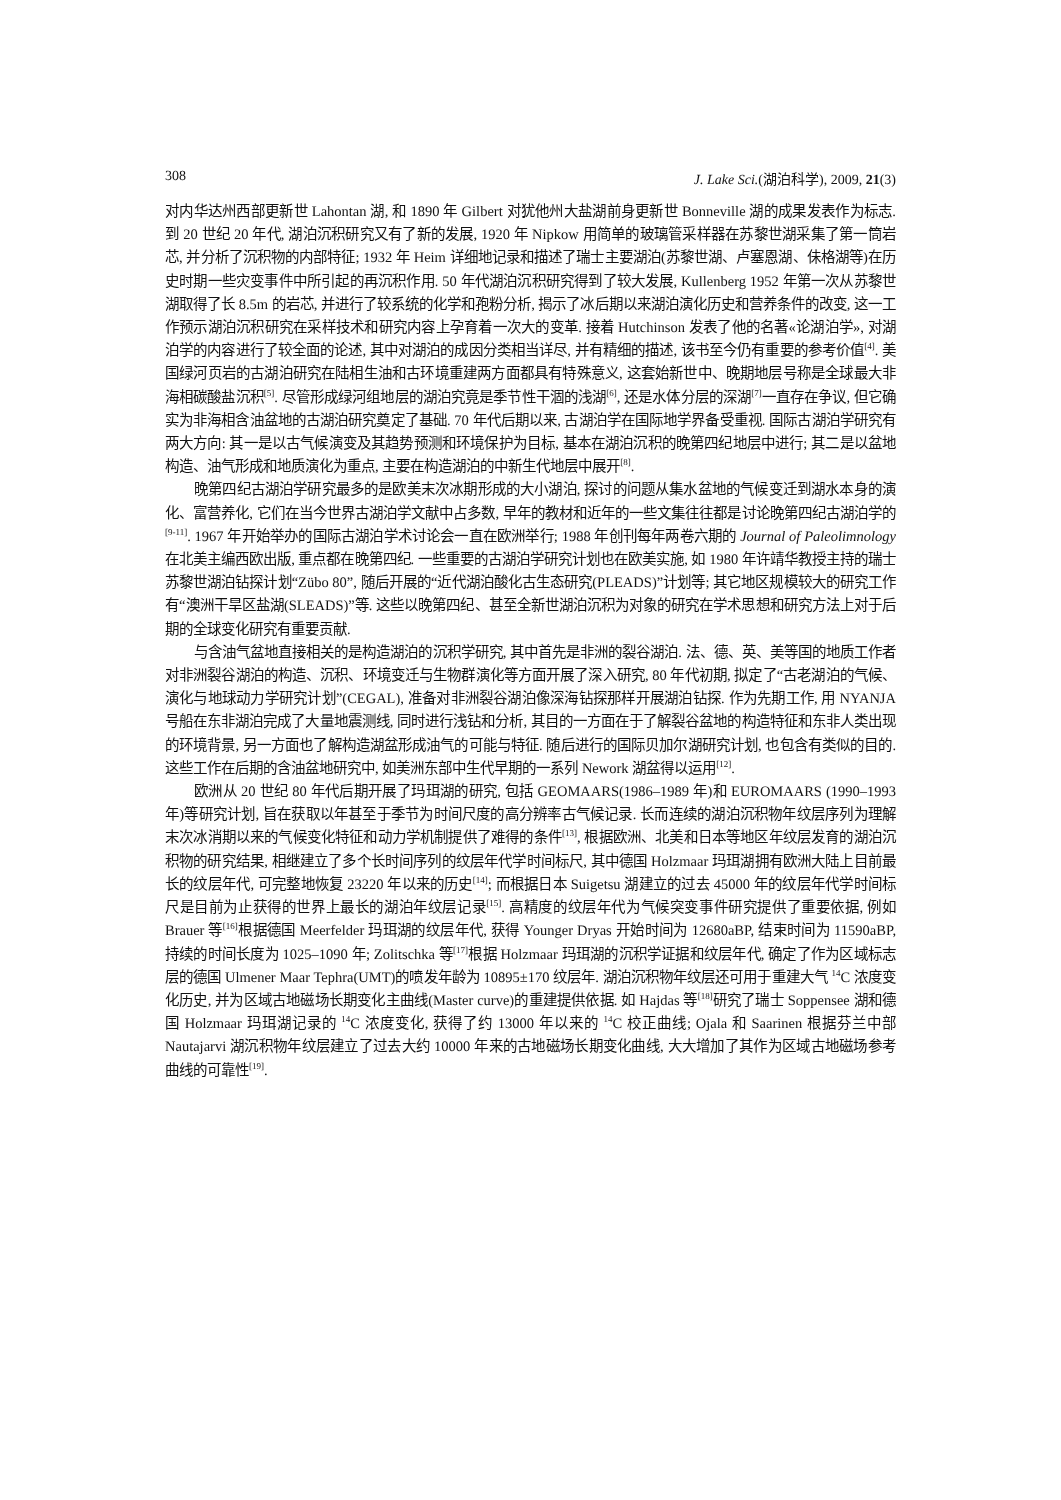308 J. Lake Sci.(湖泊科学), 2009, 21(3)
对内华达州西部更新世 Lahontan 湖, 和 1890 年 Gilbert 对犹他州大盐湖前身更新世 Bonneville 湖的成果发表作为标志. 到 20 世纪 20 年代, 湖泊沉积研究又有了新的发展, 1920 年 Nipkow 用简单的玻璃管采样器在苏黎世湖采集了第一筒岩芯, 并分析了沉积物的内部特征; 1932 年 Heim 详细地记录和描述了瑞士主要湖泊(苏黎世湖、卢塞恩湖、佅格湖等)在历史时期一些灾变事件中所引起的再沉积作用. 50 年代湖泊沉积研究得到了较大发展, Kullenberg 1952 年第一次从苏黎世湖取得了长 8.5m 的岩芯, 并进行了较系统的化学和孢粉分析, 揭示了冰后期以来湖泊演化历史和营养条件的改变, 这一工作预示湖泊沉积研究在采样技术和研究内容上孕育着一次大的变革. 接着 Hutchinson 发表了他的名著«论湖泊学», 对湖泊学的内容进行了较全面的论述, 其中对湖泊的成因分类相当详尽, 并有精细的描述, 该书至今仍有重要的参考价值<sup>[4]</sup>. 美国绿河页岩的古湖泊研究在陆相生油和古环境重建两方面都具有特殊意义, 这套始新世中、晚期地层号称是全球最大非海相碳酸盐沉积<sup>[5]</sup>. 尽管形成绿河组地层的湖泊究竟是季节性干涸的浅湖<sup>[6]</sup>, 还是水体分层的深湖<sup>[7]</sup>一直存在争议, 但它确实为非海相含油盆地的古湖泊研究奠定了基础. 70 年代后期以来, 古湖泊学在国际地学界备受重视. 国际古湖泊学研究有两大方向: 其一是以古气候演变及其趋势预测和环境保护为目标, 基本在湖泊沉积的晚第四纪地层中进行; 其二是以盆地构造、油气形成和地质演化为重点, 主要在构造湖泊的中新生代地层中展开<sup>[8]</sup>.
晚第四纪古湖泊学研究最多的是欧美末次冰期形成的大小湖泊, 探讨的问题从集水盆地的气候变迁到湖水本身的演化、富营养化, 它们在当今世界古湖泊学文献中占多数, 早年的教材和近年的一些文集往往都是讨论晚第四纪古湖泊学的<sup>[9-11]</sup>. 1967 年开始举办的国际古湖泊学术讨论会一直在欧洲举行; 1988 年创刊每年两卷六期的 Journal of Paleolimnology 在北美主编西欧出版, 重点都在晚第四纪. 一些重要的古湖泊学研究计划也在欧美实施, 如 1980 年许靖华教授主持的瑞士苏黎世湖泊钻探计划“Zübo 80”, 随后开展的“近代湖泊酸化古生态研究(PLEADS)”计划等; 其它地区规模较大的研究工作有“澳洲干旱区盐湖(SLEADS)”等. 这些以晚第四纪、甚至全新世湖泊沉积为对象的研究在学术思想和研究方法上对于后期的全球变化研究有重要贡献.
与含油气盆地直接相关的是构造湖泊的沉积学研究, 其中首先是非洲的裂谷湖泊. 法、德、英、美等国的地质工作者对非洲裂谷湖泊的构造、沉积、环境变迁与生物群演化等方面开展了深入研究, 80 年代初期, 拟定了“古老湖泊的气候、演化与地球动力学研究计划”(CEGAL), 准备对非洲裂谷湖泊像深海钻探那样开展湖泊钻探. 作为先期工作, 用 NYANJA 号船在东非湖泊完成了大量地震测线, 同时进行浅钻和分析, 其目的一方面在于了解裂谷盆地的构造特征和东非人类出现的环境背景, 另一方面也了解构造湖盆形成油气的可能与特征. 随后进行的国际贝加尔湖研究计划, 也包含有类似的目的. 这些工作在后期的含油盆地研究中, 如美洲东部中生代早期的一系列 Nework 湖盆得以运用<sup>[12]</sup>.
欧洲从 20 世纪 80 年代后期开展了玛珥湖的研究, 包括 GEOMAARS(1986–1989 年)和 EUROMAARS (1990–1993 年)等研究计划, 旨在获取以年甚至于季节为时间尺度的高分辨率古气候记录. 长而连续的湖泊沉积物年纹层序列为理解末次冰消期以来的气候变化特征和动力学机制提供了难得的条件<sup>[13]</sup>, 根据欧洲、北美和日本等地区年纹层发育的湖泊沉积物的研究结果, 相继建立了多个长时间序列的纹层年代学时间标尺, 其中德国 Holzmaar 玛珥湖拥有欧洲大陆上目前最长的纹层年代, 可完整地恢复 23220 年以来的历史<sup>[14]</sup>; 而根据日本 Suigetsu 湖建立的过去 45000 年的纹层年代学时间标尺是目前为止获得的世界上最长的湖泊年纹层记录<sup>[15]</sup>. 高精度的纹层年代为气候突变事件研究提供了重要依据, 例如 Brauer 等<sup>[16]</sup>根据德国 Meerfelder 玛珥湖的纹层年代, 获得 Younger Dryas 开始时间为 12680aBP, 结束时间为 11590aBP, 持续的时间长度为 1025–1090 年; Zolitschka 等<sup>[17]</sup>根据 Holzmaar 玛珥湖的沉积学证据和纹层年代, 确定了作为区域标志层的德国 Ulmener Maar Tephra(UMT)的喷发年龄为 10895±170 纹层年. 湖泊沉积物年纹层还可用于重建大气 <sup>14</sup>C 浓度变化历史, 并为区域古地磁场长期变化主曲线(Master curve)的重建提供依据. 如 Hajdas 等<sup>[18]</sup>研究了瑞士 Soppensee 湖和德国 Holzmaar 玛珥湖记录的 <sup>14</sup>C 浓度变化, 获得了约 13000 年以来的 <sup>14</sup>C 校正曲线; Ojala 和 Saarinen 根据芬兰中部 Nautajarvi 湖沉积物年纹层建立了过去大约 10000 年来的古地磁场长期变化曲线, 大大增加了其作为区域古地磁场参考曲线的可靠性<sup>[19]</sup>.